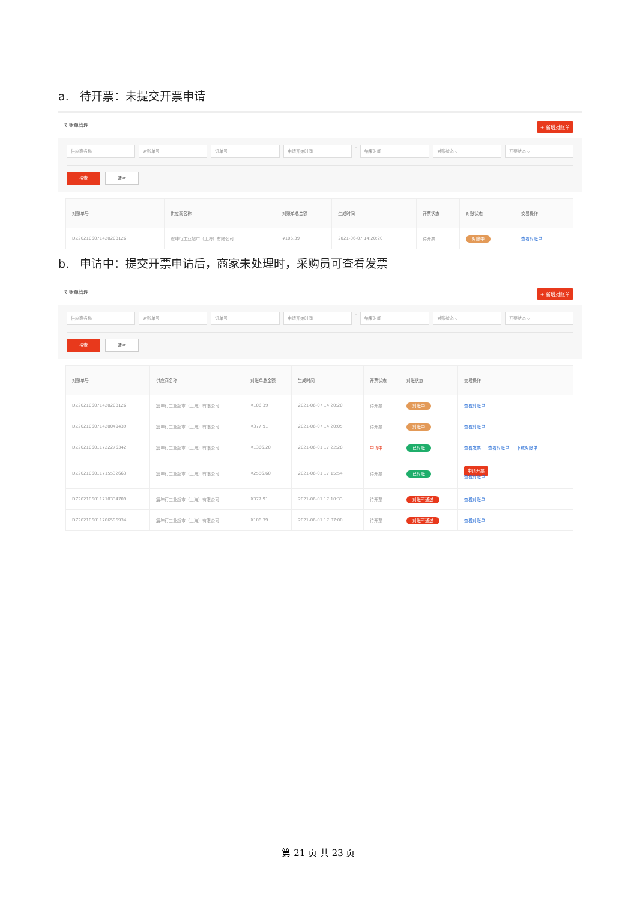a. 待开票：未提交开票申请
对账单管理 + 新增对账单
供应商名称 对账单号 订单号 申请开始时间 - 结束时间 对账状态 ⌵ 开票状态 ⌵
搜索 清空
| 对账单号 | 供应商名称 | 对账单总金额 | 生成时间 | 开票状态 | 对账状态 | 交易操作 |
| --- | --- | --- | --- | --- | --- | --- |
| DZ202106071420208126 | 震坤行工业超市（上海）有限公司 | ¥106.39 | 2021-06-07 14:20:20 | 待开票 | 对账中 | 查看对账单 |
b. 申请中：提交开票申请后，商家未处理时，采购员可查看发票
对账单管理 + 新增对账单
供应商名称 对账单号 订单号 申请开始时间 - 结束时间 对账状态 ⌵ 开票状态 ⌵
搜索 清空
| 对账单号 | 供应商名称 | 对账单总金额 | 生成时间 | 开票状态 | 对账状态 | 交易操作 |
| --- | --- | --- | --- | --- | --- | --- |
| DZ202106071420208126 | 震坤行工业超市（上海）有限公司 | ¥106.39 | 2021-06-07 14:20:20 | 待开票 | 对账中 | 查看对账单 |
| DZ202106071420049439 | 震坤行工业超市（上海）有限公司 | ¥377.91 | 2021-06-07 14:20:05 | 待开票 | 对账中 | 查看对账单 |
| DZ202106011722276342 | 震坤行工业超市（上海）有限公司 | ¥1366.20 | 2021-06-01 17:22:28 | 申请中 | 已对账 | 查看发票 查看对账单 下载对账单 |
| DZ202106011715532663 | 震坤行工业超市（上海）有限公司 | ¥2586.60 | 2021-06-01 17:15:54 | 待开票 | 已对账 | 申请开票 查看对账单 |
| DZ202106011710334709 | 震坤行工业超市（上海）有限公司 | ¥377.91 | 2021-06-01 17:10:33 | 待开票 | 对账不通过 | 查看对账单 |
| DZ202106011706596934 | 震坤行工业超市（上海）有限公司 | ¥106.39 | 2021-06-01 17:07:00 | 待开票 | 对账不通过 | 查看对账单 |
第 21 页 共 23 页